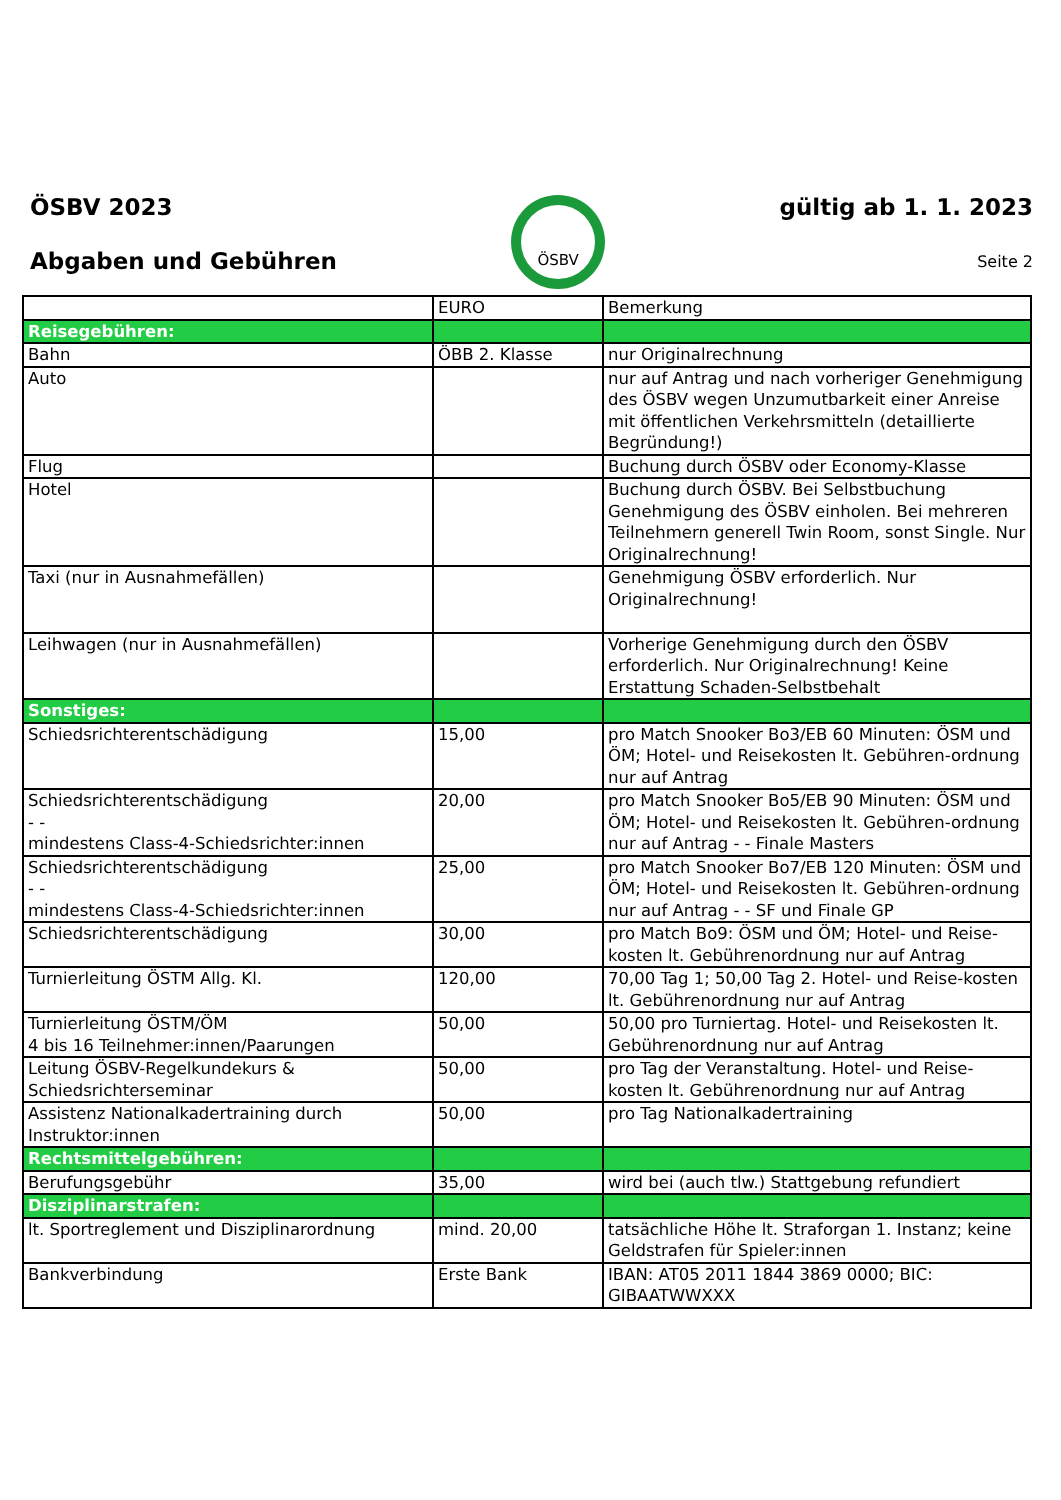ÖSBV 2023
Abgaben und Gebühren
ÖSBV
gültig ab 1. 1. 2023
Seite 2
| | EURO | Bemerkung |
| --- | --- | --- |
| Reisegebühren: | | |
| Bahn | ÖBB 2. Klasse | nur Originalrechnung |
| Auto | | nur auf Antrag und nach vorheriger Genehmigung des ÖSBV wegen Unzumutbarkeit einer Anreise mit öffentlichen Verkehrsmitteln (detaillierte Begründung!) |
| Flug | | Buchung durch ÖSBV oder Economy-Klasse |
| Hotel | | Buchung durch ÖSBV. Bei Selbstbuchung Genehmigung des ÖSBV einholen. Bei mehreren Teilnehmern generell Twin Room, sonst Single. Nur Originalrechnung! |
| Taxi (nur in Ausnahmefällen) | | Genehmigung ÖSBV erforderlich. Nur Originalrechnung! |
| Leihwagen (nur in Ausnahmefällen) | | Vorherige Genehmigung durch den ÖSBV erforderlich. Nur Originalrechnung! Keine Erstattung Schaden-Selbstbehalt |
| Sonstiges: | | |
| Schiedsrichterentschädigung | 15,00 | pro Match Snooker Bo3/EB 60 Minuten: ÖSM und ÖM; Hotel- und Reisekosten lt. Gebühren-ordnung nur auf Antrag |
| Schiedsrichterentschädigung - - mindestens Class-4-Schiedsrichter:innen | 20,00 | pro Match Snooker Bo5/EB 90 Minuten: ÖSM und ÖM; Hotel- und Reisekosten lt. Gebühren-ordnung nur auf Antrag - - Finale Masters |
| Schiedsrichterentschädigung - - mindestens Class-4-Schiedsrichter:innen | 25,00 | pro Match Snooker Bo7/EB 120 Minuten: ÖSM und ÖM; Hotel- und Reisekosten lt. Gebühren-ordnung nur auf Antrag - - SF und Finale GP |
| Schiedsrichterentschädigung | 30,00 | pro Match Bo9: ÖSM und ÖM; Hotel- und Reise-kosten lt. Gebührenordnung nur auf Antrag |
| Turnierleitung ÖSTM Allg. Kl. | 120,00 | 70,00 Tag 1; 50,00 Tag 2. Hotel- und Reise-kosten lt. Gebührenordnung nur auf Antrag |
| Turnierleitung ÖSTM/ÖM 4 bis 16 Teilnehmer:innen/Paarungen | 50,00 | 50,00 pro Turniertag. Hotel- und Reisekosten lt. Gebührenordnung nur auf Antrag |
| Leitung ÖSBV-Regelkundekurs & Schiedsrichterseminar | 50,00 | pro Tag der Veranstaltung. Hotel- und Reise-kosten lt. Gebührenordnung nur auf Antrag |
| Assistenz Nationalkadertraining durch Instruktor:innen | 50,00 | pro Tag Nationalkadertraining |
| Rechtsmittelgebühren: | | |
| Berufungsgebühr | 35,00 | wird bei (auch tlw.) Stattgebung refundiert |
| Disziplinarstrafen: | | |
| lt. Sportreglement und Disziplinarordnung | mind. 20,00 | tatsächliche Höhe lt. Straforgan 1. Instanz; keine Geldstrafen für Spieler:innen |
| Bankverbindung | Erste Bank | IBAN: AT05 2011 1844 3869 0000; BIC: GIBAATWWXXX |